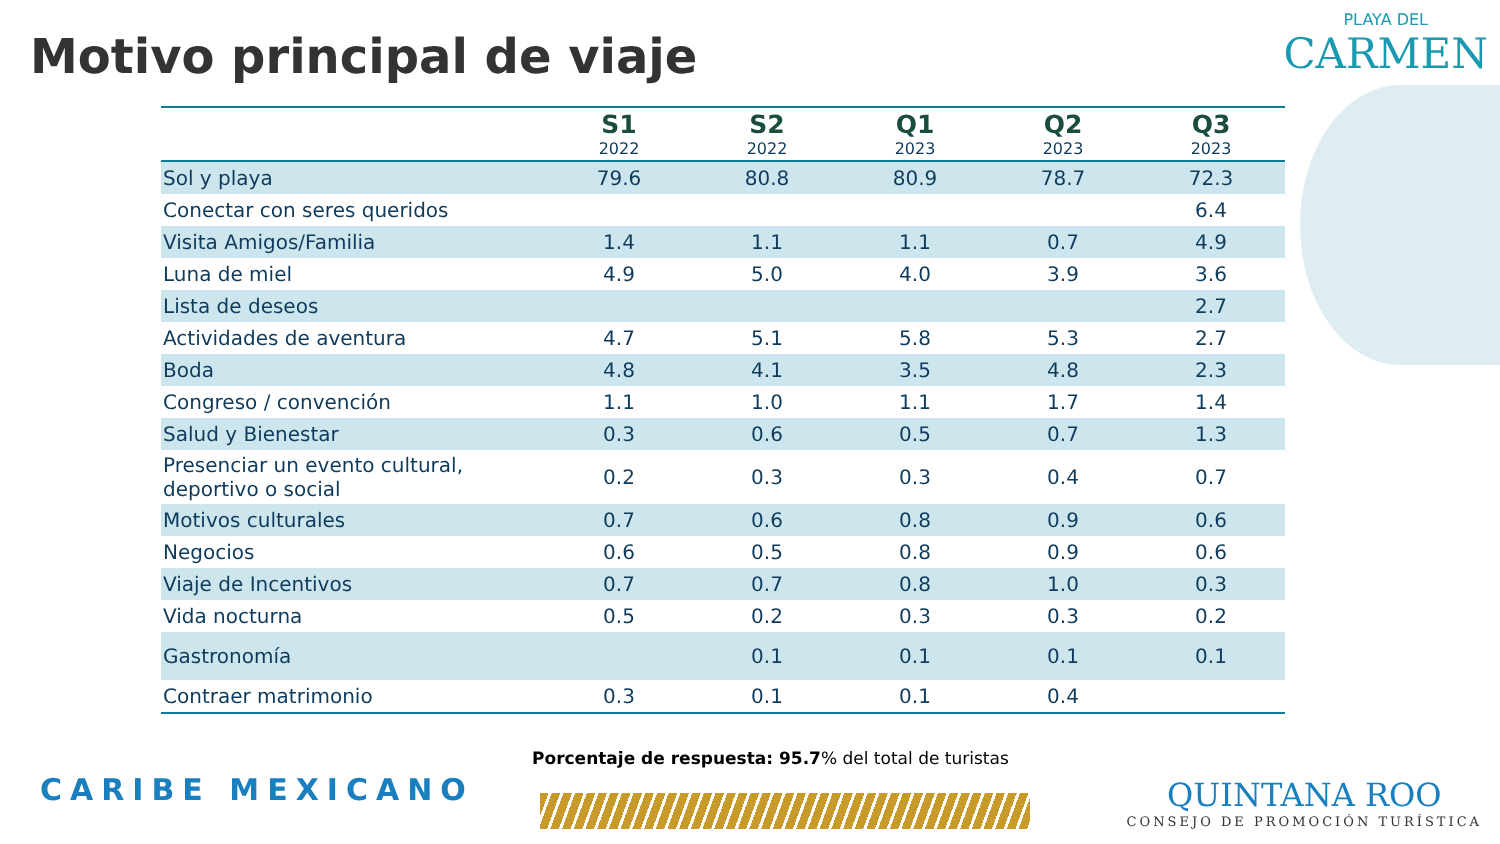Motivo principal de viaje
PLAYA DEL
CARMEN
| | S1 2022 | S2 2022 | Q1 2023 | Q2 2023 | Q3 2023 |
| --- | --- | --- | --- | --- | --- |
| Sol y playa | 79.6 | 80.8 | 80.9 | 78.7 | 72.3 |
| Conectar con seres queridos | | | | | 6.4 |
| Visita Amigos/Familia | 1.4 | 1.1 | 1.1 | 0.7 | 4.9 |
| Luna de miel | 4.9 | 5.0 | 4.0 | 3.9 | 3.6 |
| Lista de deseos | | | | | 2.7 |
| Actividades de aventura | 4.7 | 5.1 | 5.8 | 5.3 | 2.7 |
| Boda | 4.8 | 4.1 | 3.5 | 4.8 | 2.3 |
| Congreso / convención | 1.1 | 1.0 | 1.1 | 1.7 | 1.4 |
| Salud y Bienestar | 0.3 | 0.6 | 0.5 | 0.7 | 1.3 |
| Presenciar un evento cultural, deportivo o social | 0.2 | 0.3 | 0.3 | 0.4 | 0.7 |
| Motivos culturales | 0.7 | 0.6 | 0.8 | 0.9 | 0.6 |
| Negocios | 0.6 | 0.5 | 0.8 | 0.9 | 0.6 |
| Viaje de Incentivos | 0.7 | 0.7 | 0.8 | 1.0 | 0.3 |
| Vida nocturna | 0.5 | 0.2 | 0.3 | 0.3 | 0.2 |
| Gastronomía | | 0.1 | 0.1 | 0.1 | 0.1 |
| Contraer matrimonio | 0.3 | 0.1 | 0.1 | 0.4 | |
Porcentaje de respuesta: 95.7% del total de turistas
CARIBE MEXICANO
QUINTANA ROO
CONSEJO DE PROMOCIÓN TURÍSTICA